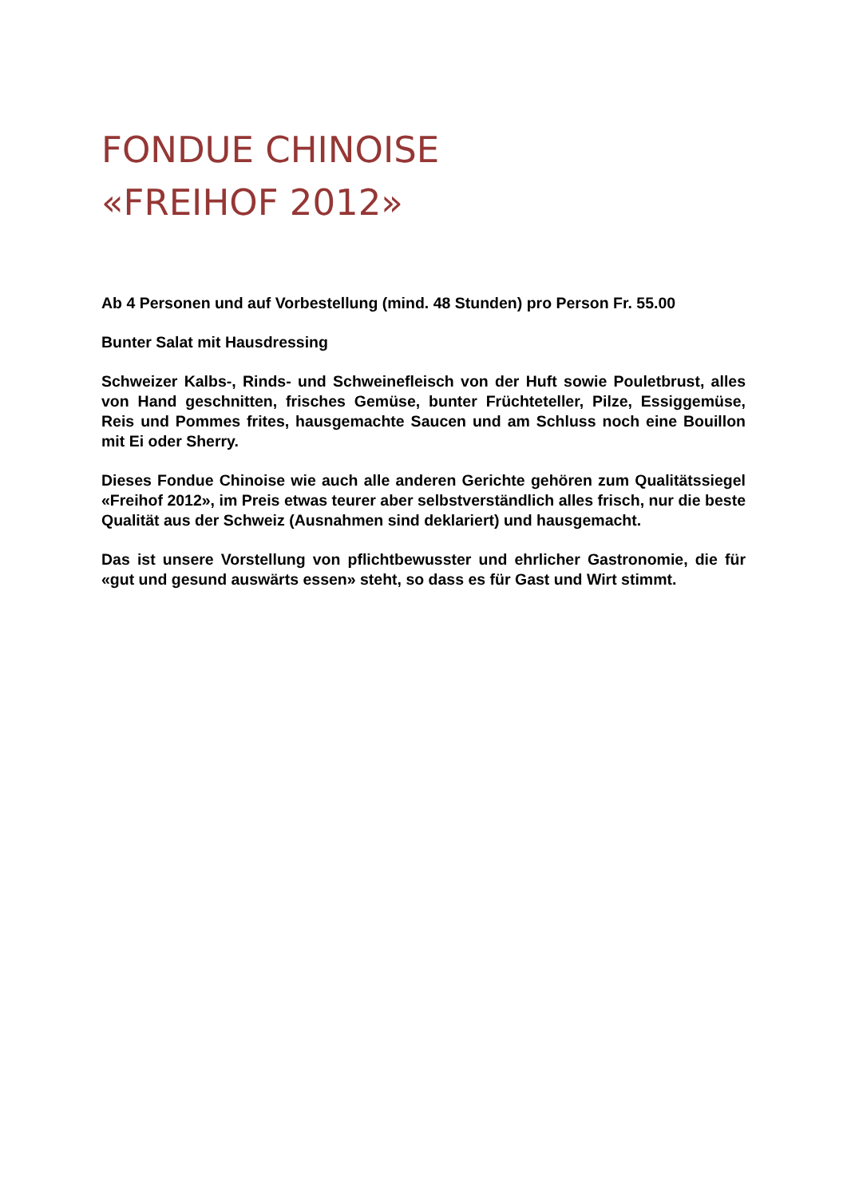FONDUE CHINOISE
«FREIHOF 2012»
Ab 4 Personen und auf Vorbestellung (mind. 48 Stunden) pro Person Fr. 55.00
Bunter Salat mit Hausdressing
Schweizer Kalbs-, Rinds- und Schweinefleisch von der Huft sowie Pouletbrust, alles von Hand geschnitten, frisches Gemüse, bunter Früchteteller, Pilze, Essiggemüse, Reis und Pommes frites, hausgemachte Saucen und am Schluss noch eine Bouillon mit Ei oder Sherry.
Dieses Fondue Chinoise wie auch alle anderen Gerichte gehören zum Qualitätssiegel «Freihof 2012», im Preis etwas teurer aber selbstverständlich alles frisch, nur die beste Qualität aus der Schweiz (Ausnahmen sind deklariert) und hausgemacht.
Das ist unsere Vorstellung von pflichtbewusster und ehrlicher Gastronomie, die für «gut und gesund auswärts essen» steht, so dass es für Gast und Wirt stimmt.